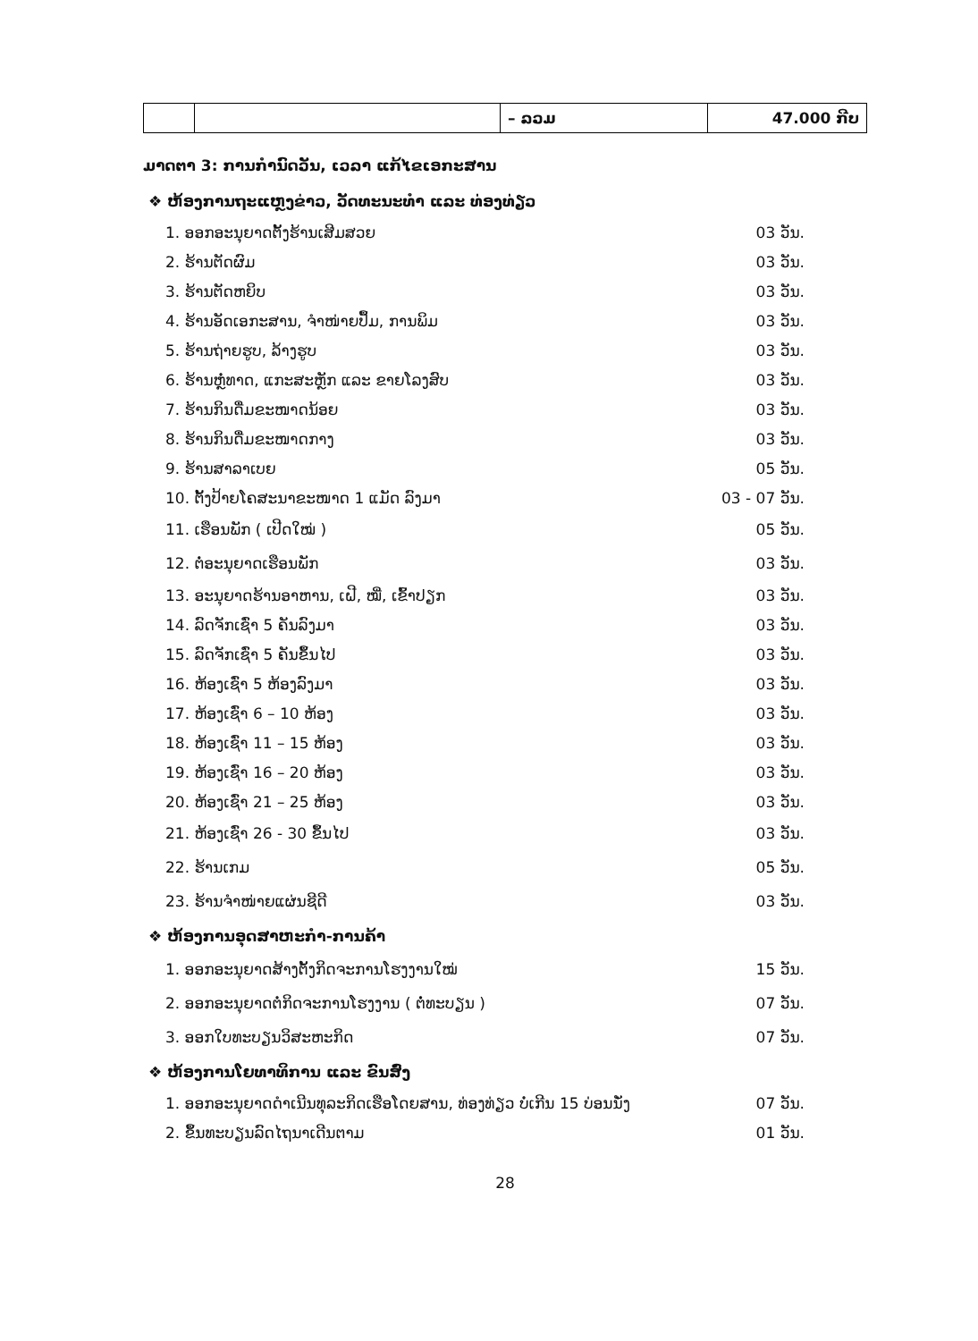| | | – ລວມ | 47.000 ກີບ |
ມາດຕາ 3: ການກຳນົດວັນ, ເວລາ ແກ້ໄຂເອກະສານ
❖ ຫ້ອງການຖະແຫຼງຂ່າວ, ວັດທະນະທຳ ແລະ ທ່ອງທ່ຽວ
1. ອອກອະນຸຍາດຕັ້ງຮ້ານເສີມສວຍ 03 ວັນ.
2. ຮ້ານຕັດຜົມ 03 ວັນ.
3. ຮ້ານຕັດຫຍິບ 03 ວັນ.
4. ຮ້ານອັດເອກະສານ, ຈຳໜ່າຍປຶ້ມ, ການພິມ 03 ວັນ.
5. ຮ້ານຖ່າຍຮູບ, ລ້າງຮູບ 03 ວັນ.
6. ຮ້ານຫຼໍ່ທາດ, ແກະສະຫຼັກ ແລະ ຂາຍໂລງສົບ 03 ວັນ.
7. ຮ້ານກິນດື່ມຂະໜາດນ້ອຍ 03 ວັນ.
8. ຮ້ານກິນດື່ມຂະໜາດກາງ 03 ວັນ.
9. ຮ້ານສາລາເບຍ 05 ວັນ.
10. ຕັ້ງປ້າຍໂຄສະນາຂະໜາດ 1 ແມັດ ລົງມາ 03 - 07 ວັນ.
11. ເຮືອນພັກ ( ເປີດໃໝ່ ) 05 ວັນ.
12. ຕໍ່ອະນຸຍາດເຮືອນພັກ 03 ວັນ.
13. ອະນຸຍາດຮ້ານອາຫານ, ເຝີ, ໝີ່, ເຂົ້າປຽກ 03 ວັນ.
14. ລົດຈັກເຊົ່າ 5 ຄັນລົງມາ 03 ວັນ.
15. ລົດຈັກເຊົ່າ 5 ຄັນຂຶ້ນໄປ 03 ວັນ.
16. ຫ້ອງເຊົ່າ 5 ຫ້ອງລົງມາ 03 ວັນ.
17. ຫ້ອງເຊົ່າ 6 – 10 ຫ້ອງ 03 ວັນ.
18. ຫ້ອງເຊົ່າ 11 – 15 ຫ້ອງ 03 ວັນ.
19. ຫ້ອງເຊົ່າ 16 – 20 ຫ້ອງ 03 ວັນ.
20. ຫ້ອງເຊົ່າ 21 – 25 ຫ້ອງ 03 ວັນ.
21. ຫ້ອງເຊົ່າ 26 - 30 ຂຶ້ນໄປ 03 ວັນ.
22. ຮ້ານເກມ 05 ວັນ.
23. ຮ້ານຈຳໜ່າຍແຜ່ນຊີດີ 03 ວັນ.
❖ ຫ້ອງການອຸດສາຫະກຳ-ການຄ້າ
1. ອອກອະນຸຍາດສ້າງຕັ້ງກິດຈະການໂຮງງານໃໝ່ 15 ວັນ.
2. ອອກອະນຸຍາດຕໍ່ກິດຈະການໂຮງງານ ( ຕໍ່ທະບຽນ ) 07 ວັນ.
3. ອອກໃບທະບຽນວິສະຫະກິດ 07 ວັນ.
❖ ຫ້ອງການໂຍທາທິການ ແລະ ຂົນສົ່ງ
1. ອອກອະນຸຍາດດຳເນີນທຸລະກິດເຮືອໂດຍສານ, ທ່ອງທ່ຽວ ບໍ່ເກີນ 15 ບ່ອນນັ່ງ 07 ວັນ.
2. ຂຶ້ນທະບຽນລົດໄຖນາເດີນຕາມ 01 ວັນ.
28